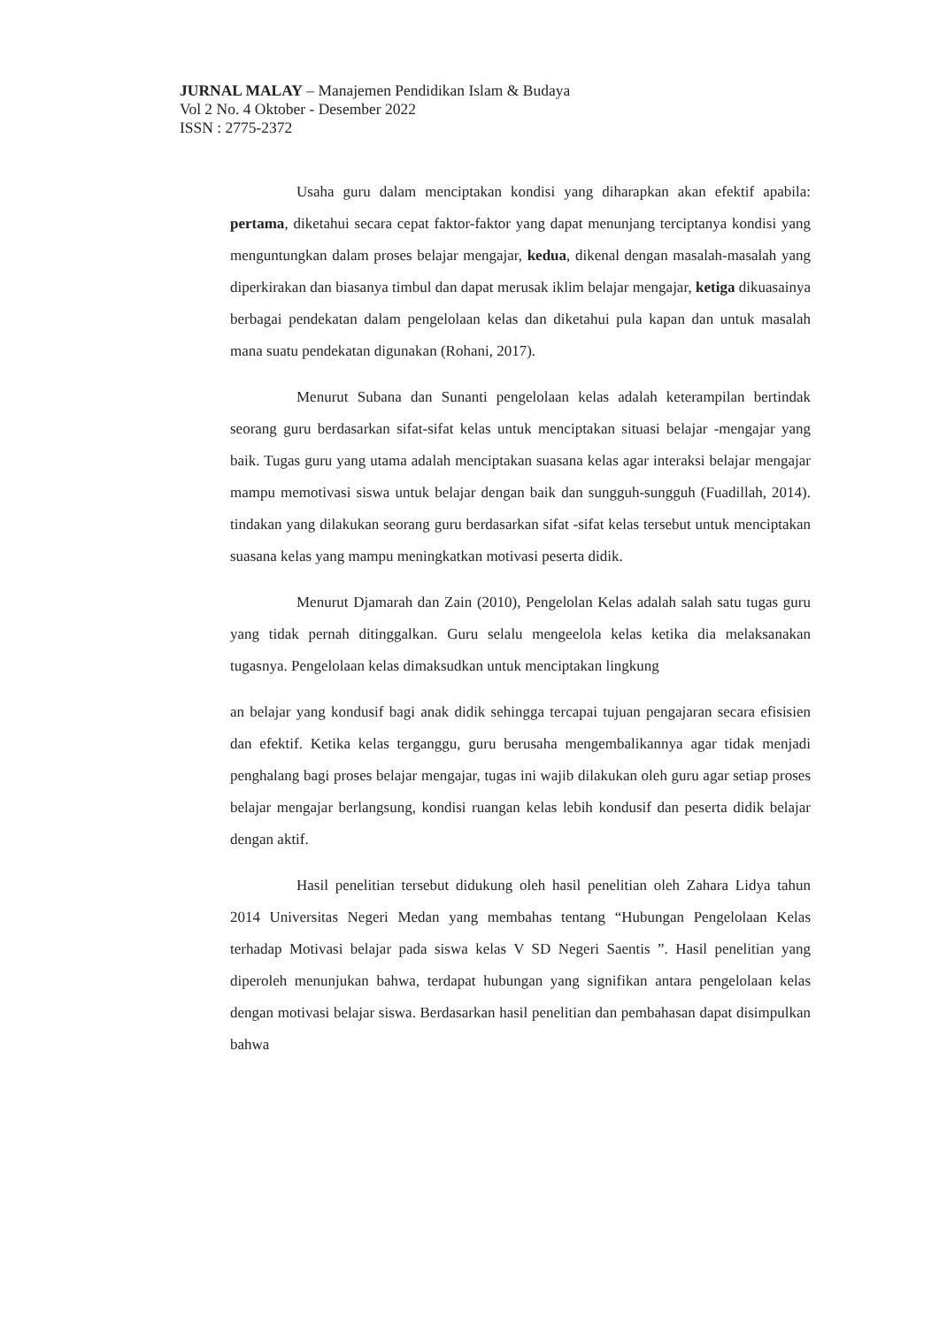JURNAL MALAY – Manajemen Pendidikan Islam & Budaya
Vol 2 No. 4 Oktober - Desember 2022
ISSN : 2775-2372
Usaha guru dalam menciptakan kondisi yang diharapkan akan efektif apabila: pertama, diketahui secara cepat faktor-faktor yang dapat menunjang terciptanya kondisi yang menguntungkan dalam proses belajar mengajar, kedua, dikenal dengan masalah-masalah yang diperkirakan dan biasanya timbul dan dapat merusak iklim belajar mengajar, ketiga dikuasainya berbagai pendekatan dalam pengelolaan kelas dan diketahui pula kapan dan untuk masalah mana suatu pendekatan digunakan (Rohani, 2017).
Menurut Subana dan Sunanti pengelolaan kelas adalah keterampilan bertindak seorang guru berdasarkan sifat-sifat kelas untuk menciptakan situasi belajar -mengajar yang baik. Tugas guru yang utama adalah menciptakan suasana kelas agar interaksi belajar mengajar mampu memotivasi siswa untuk belajar dengan baik dan sungguh-sungguh (Fuadillah, 2014). tindakan yang dilakukan seorang guru berdasarkan sifat -sifat kelas tersebut untuk menciptakan suasana kelas yang mampu meningkatkan motivasi peserta didik.
Menurut Djamarah dan Zain (2010), Pengelolan Kelas adalah salah satu tugas guru yang tidak pernah ditinggalkan. Guru selalu mengeelola kelas ketika dia melaksanakan tugasnya. Pengelolaan kelas dimaksudkan untuk menciptakan lingkung
an belajar yang kondusif bagi anak didik sehingga tercapai tujuan pengajaran secara efisisien dan efektif. Ketika kelas terganggu, guru berusaha mengembalikannya agar tidak menjadi penghalang bagi proses belajar mengajar, tugas ini wajib dilakukan oleh guru agar setiap proses belajar mengajar berlangsung, kondisi ruangan kelas lebih kondusif dan peserta didik belajar dengan aktif.
Hasil penelitian tersebut didukung oleh hasil penelitian oleh Zahara Lidya tahun 2014 Universitas Negeri Medan yang membahas tentang “Hubungan Pengelolaan Kelas terhadap Motivasi belajar pada siswa kelas V SD Negeri Saentis ”. Hasil penelitian yang diperoleh menunjukan bahwa, terdapat hubungan yang signifikan antara pengelolaan kelas dengan motivasi belajar siswa. Berdasarkan hasil penelitian dan pembahasan dapat disimpulkan bahwa